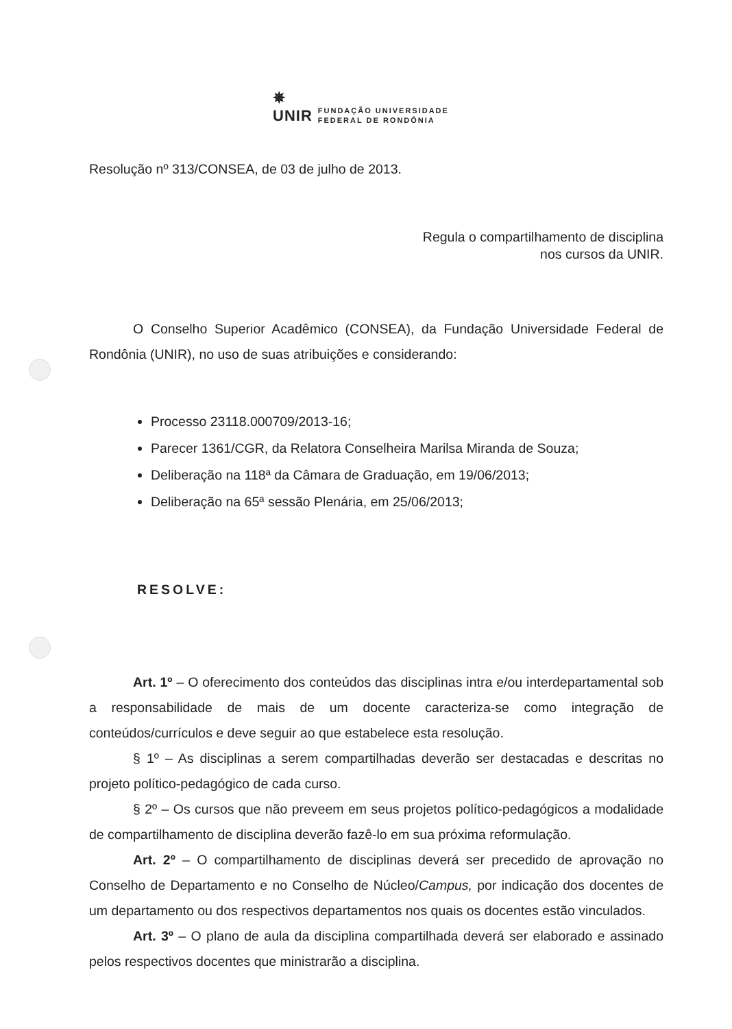✵
UNIR
FUNDAÇÃO UNIVERSIDADE
FEDERAL DE RONDÔNIA
Resolução nº 313/CONSEA, de 03 de julho de 2013.
Regula o compartilhamento de disciplina
nos cursos da UNIR.
O Conselho Superior Acadêmico (CONSEA), da Fundação Universidade Federal de Rondônia (UNIR), no uso de suas atribuições e considerando:
Processo 23118.000709/2013-16;
Parecer 1361/CGR, da Relatora Conselheira Marilsa Miranda de Souza;
Deliberação na 118ª da Câmara de Graduação, em 19/06/2013;
Deliberação na 65ª sessão Plenária, em 25/06/2013;
RESOLVE:
Art. 1º – O oferecimento dos conteúdos das disciplinas intra e/ou interdepartamental sob a responsabilidade de mais de um docente caracteriza-se como integração de conteúdos/currículos e deve seguir ao que estabelece esta resolução.
§ 1º – As disciplinas a serem compartilhadas deverão ser destacadas e descritas no projeto político-pedagógico de cada curso.
§ 2º – Os cursos que não preveem em seus projetos político-pedagógicos a modalidade de compartilhamento de disciplina deverão fazê-lo em sua próxima reformulação.
Art. 2º – O compartilhamento de disciplinas deverá ser precedido de aprovação no Conselho de Departamento e no Conselho de Núcleo/Campus, por indicação dos docentes de um departamento ou dos respectivos departamentos nos quais os docentes estão vinculados.
Art. 3º – O plano de aula da disciplina compartilhada deverá ser elaborado e assinado pelos respectivos docentes que ministrarão a disciplina.